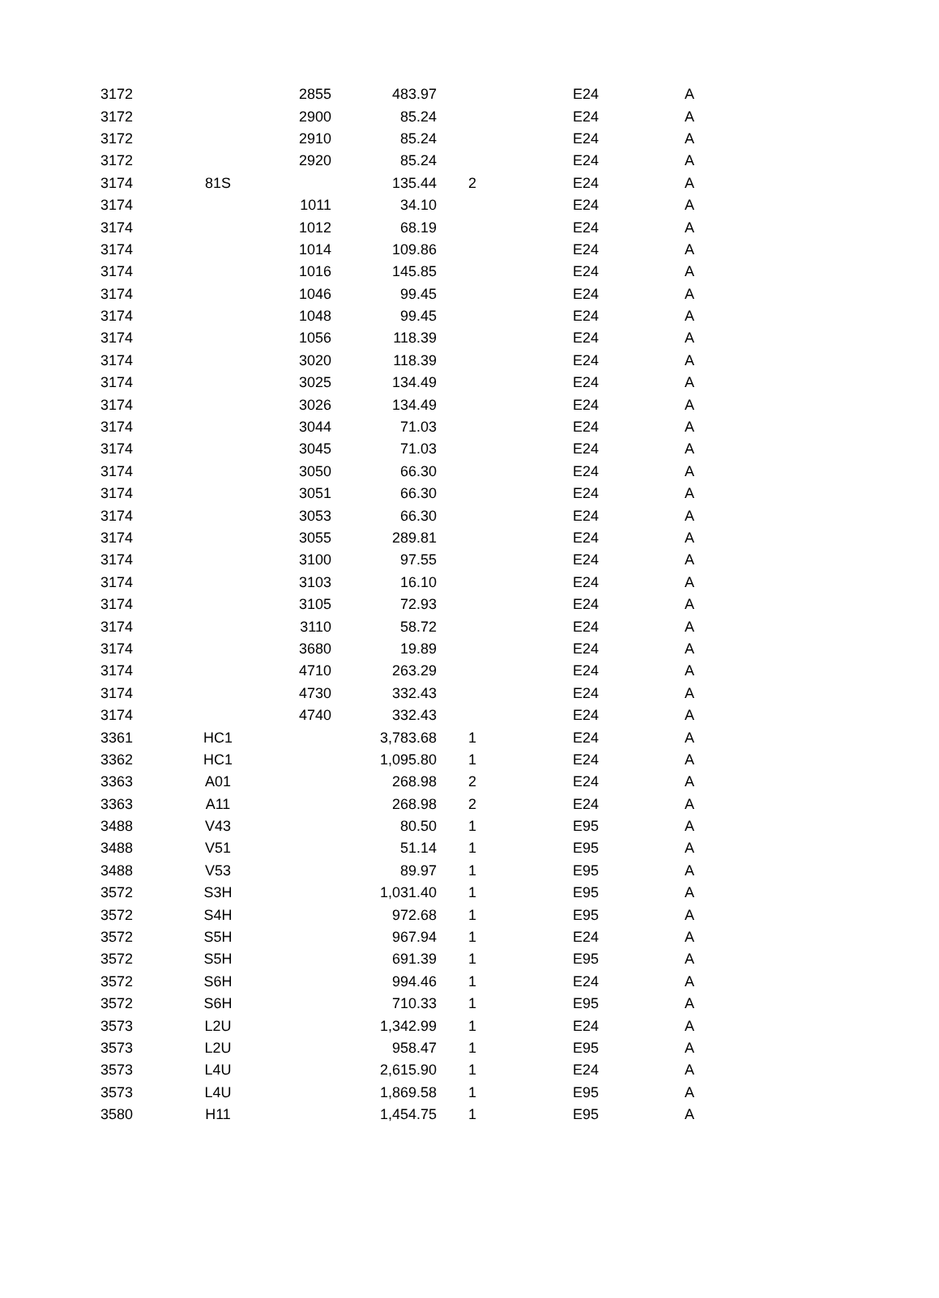| 3172 | | 2855 | 483.97 | | E24 | A |
| 3172 | | 2900 | 85.24 | | E24 | A |
| 3172 | | 2910 | 85.24 | | E24 | A |
| 3172 | | 2920 | 85.24 | | E24 | A |
| 3174 | 81S | | 135.44 | 2 | E24 | A |
| 3174 | | 1011 | 34.10 | | E24 | A |
| 3174 | | 1012 | 68.19 | | E24 | A |
| 3174 | | 1014 | 109.86 | | E24 | A |
| 3174 | | 1016 | 145.85 | | E24 | A |
| 3174 | | 1046 | 99.45 | | E24 | A |
| 3174 | | 1048 | 99.45 | | E24 | A |
| 3174 | | 1056 | 118.39 | | E24 | A |
| 3174 | | 3020 | 118.39 | | E24 | A |
| 3174 | | 3025 | 134.49 | | E24 | A |
| 3174 | | 3026 | 134.49 | | E24 | A |
| 3174 | | 3044 | 71.03 | | E24 | A |
| 3174 | | 3045 | 71.03 | | E24 | A |
| 3174 | | 3050 | 66.30 | | E24 | A |
| 3174 | | 3051 | 66.30 | | E24 | A |
| 3174 | | 3053 | 66.30 | | E24 | A |
| 3174 | | 3055 | 289.81 | | E24 | A |
| 3174 | | 3100 | 97.55 | | E24 | A |
| 3174 | | 3103 | 16.10 | | E24 | A |
| 3174 | | 3105 | 72.93 | | E24 | A |
| 3174 | | 3110 | 58.72 | | E24 | A |
| 3174 | | 3680 | 19.89 | | E24 | A |
| 3174 | | 4710 | 263.29 | | E24 | A |
| 3174 | | 4730 | 332.43 | | E24 | A |
| 3174 | | 4740 | 332.43 | | E24 | A |
| 3361 | HC1 | | 3,783.68 | 1 | E24 | A |
| 3362 | HC1 | | 1,095.80 | 1 | E24 | A |
| 3363 | A01 | | 268.98 | 2 | E24 | A |
| 3363 | A11 | | 268.98 | 2 | E24 | A |
| 3488 | V43 | | 80.50 | 1 | E95 | A |
| 3488 | V51 | | 51.14 | 1 | E95 | A |
| 3488 | V53 | | 89.97 | 1 | E95 | A |
| 3572 | S3H | | 1,031.40 | 1 | E95 | A |
| 3572 | S4H | | 972.68 | 1 | E95 | A |
| 3572 | S5H | | 967.94 | 1 | E24 | A |
| 3572 | S5H | | 691.39 | 1 | E95 | A |
| 3572 | S6H | | 994.46 | 1 | E24 | A |
| 3572 | S6H | | 710.33 | 1 | E95 | A |
| 3573 | L2U | | 1,342.99 | 1 | E24 | A |
| 3573 | L2U | | 958.47 | 1 | E95 | A |
| 3573 | L4U | | 2,615.90 | 1 | E24 | A |
| 3573 | L4U | | 1,869.58 | 1 | E95 | A |
| 3580 | H11 | | 1,454.75 | 1 | E95 | A |